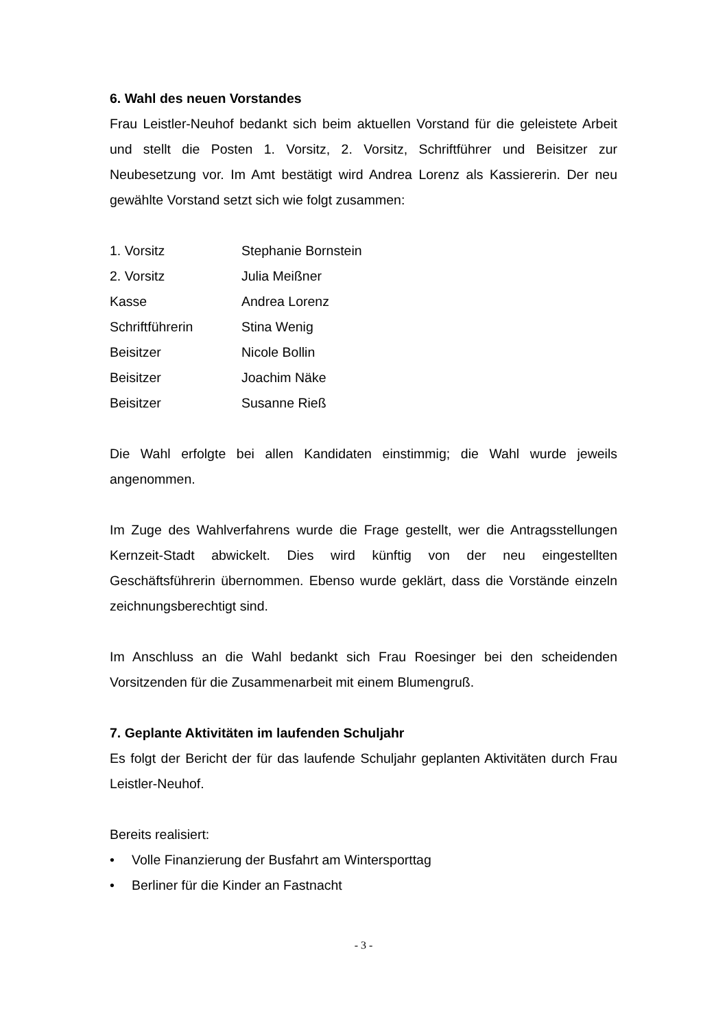6. Wahl des neuen Vorstandes
Frau Leistler-Neuhof bedankt sich beim aktuellen Vorstand für die geleistete Arbeit und stellt die Posten 1. Vorsitz, 2. Vorsitz, Schriftführer und Beisitzer zur Neubesetzung vor. Im Amt bestätigt wird Andrea Lorenz als Kassiererin. Der neu gewählte Vorstand setzt sich wie folgt zusammen:
| 1. Vorsitz | Stephanie Bornstein |
| 2. Vorsitz | Julia Meißner |
| Kasse | Andrea Lorenz |
| Schriftführerin | Stina Wenig |
| Beisitzer | Nicole Bollin |
| Beisitzer | Joachim Näke |
| Beisitzer | Susanne Rieß |
Die Wahl erfolgte bei allen Kandidaten einstimmig; die Wahl wurde jeweils angenommen.
Im Zuge des Wahlverfahrens wurde die Frage gestellt, wer die Antragsstellungen Kernzeit-Stadt abwickelt. Dies wird künftig von der neu eingestellten Geschäftsführerin übernommen. Ebenso wurde geklärt, dass die Vorstände einzeln zeichnungsberechtigt sind.
Im Anschluss an die Wahl bedankt sich Frau Roesinger bei den scheidenden Vorsitzenden für die Zusammenarbeit mit einem Blumengruß.
7. Geplante Aktivitäten im laufenden Schuljahr
Es folgt der Bericht der für das laufende Schuljahr geplanten Aktivitäten durch Frau Leistler-Neuhof.
Bereits realisiert:
• Volle Finanzierung der Busfahrt am Wintersporttag
• Berliner für die Kinder an Fastnacht
- 3 -